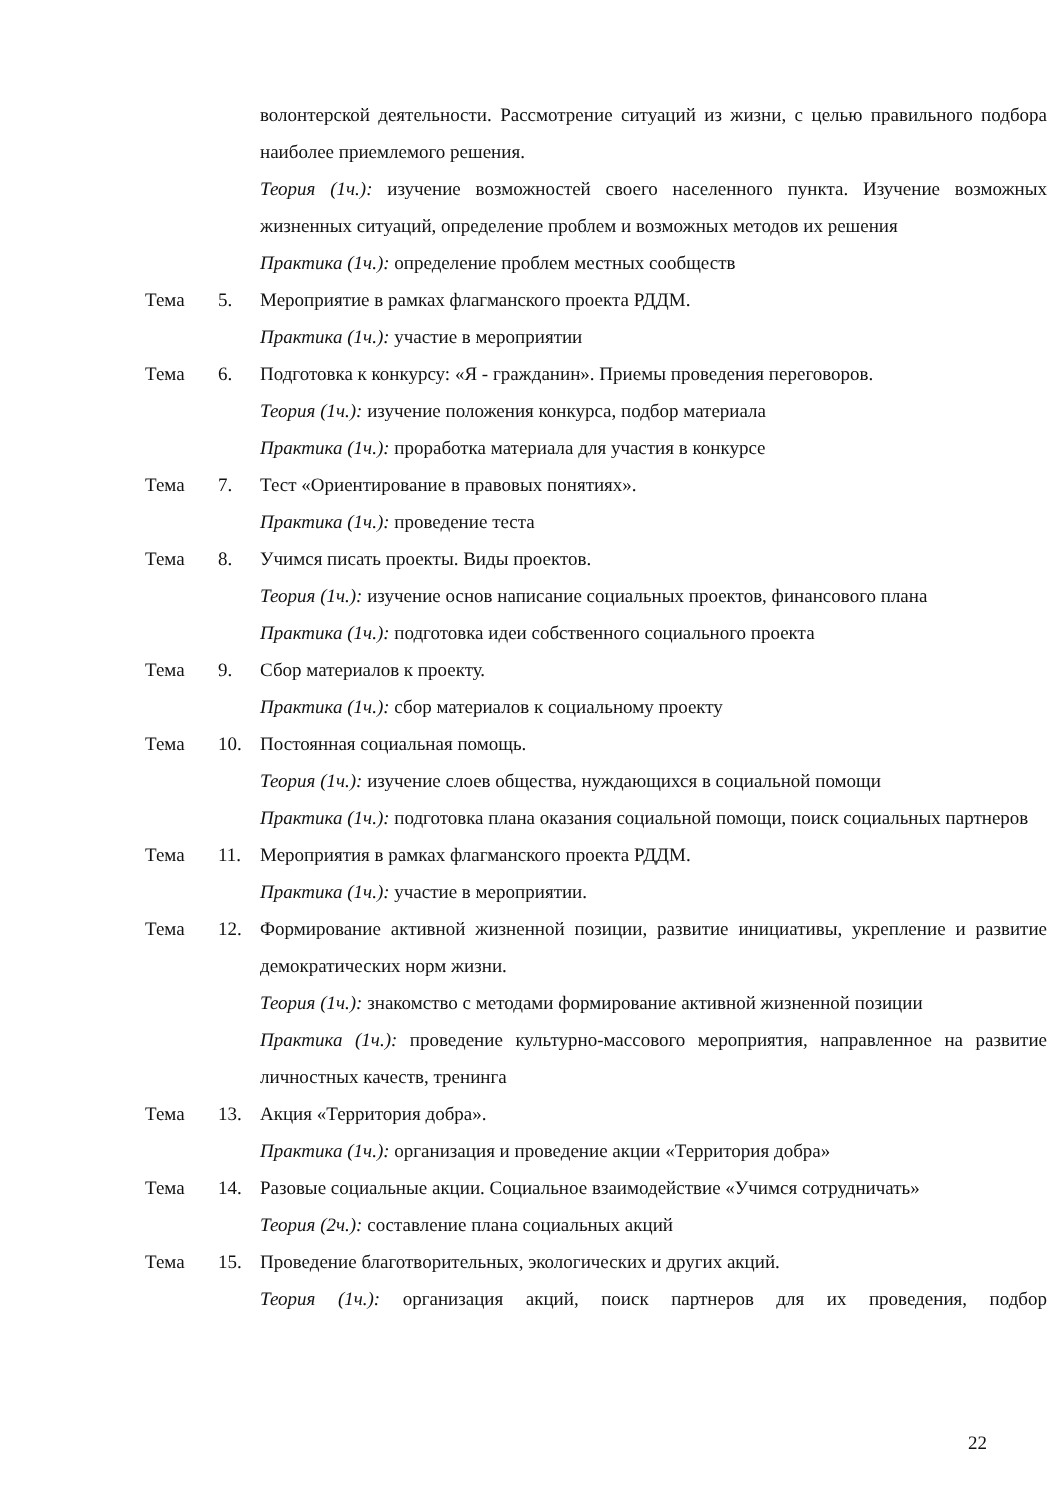волонтерской деятельности. Рассмотрение ситуаций из жизни, с целью правильного подбора наиболее приемлемого решения.
Теория (1ч.): изучение возможностей своего населенного пункта. Изучение возможных жизненных ситуаций, определение проблем и возможных методов их решения
Практика (1ч.): определение проблем местных сообществ
Тема 5. Мероприятие в рамках флагманского проекта РДДМ.
Практика (1ч.): участие в мероприятии
Тема 6. Подготовка к конкурсу: «Я - гражданин». Приемы проведения переговоров.
Теория (1ч.): изучение положения конкурса, подбор материала
Практика (1ч.): проработка материала для участия в конкурсе
Тема 7. Тест «Ориентирование в правовых понятиях».
Практика (1ч.): проведение теста
Тема 8. Учимся писать проекты. Виды проектов.
Теория (1ч.): изучение основ написание социальных проектов, финансового плана
Практика (1ч.): подготовка идеи собственного социального проекта
Тема 9. Сбор материалов к проекту.
Практика (1ч.): сбор материалов к социальному проекту
Тема 10. Постоянная социальная помощь.
Теория (1ч.): изучение слоев общества, нуждающихся в социальной помощи
Практика (1ч.): подготовка плана оказания социальной помощи, поиск социальных партнеров
Тема 11. Мероприятия в рамках флагманского проекта РДДМ.
Практика (1ч.): участие в мероприятии.
Тема 12. Формирование активной жизненной позиции, развитие инициативы, укрепление и развитие демократических норм жизни.
Теория (1ч.): знакомство с методами формирование активной жизненной позиции
Практика (1ч.): проведение культурно-массового мероприятия, направленное на развитие личностных качеств, тренинга
Тема 13. Акция «Территория добра».
Практика (1ч.): организация и проведение акции «Территория добра»
Тема 14. Разовые социальные акции. Социальное взаимодействие «Учимся сотрудничать»
Теория (2ч.): составление плана социальных акций
Тема 15. Проведение благотворительных, экологических и других акций.
Теория (1ч.): организация акций, поиск партнеров для их проведения, подбор
22